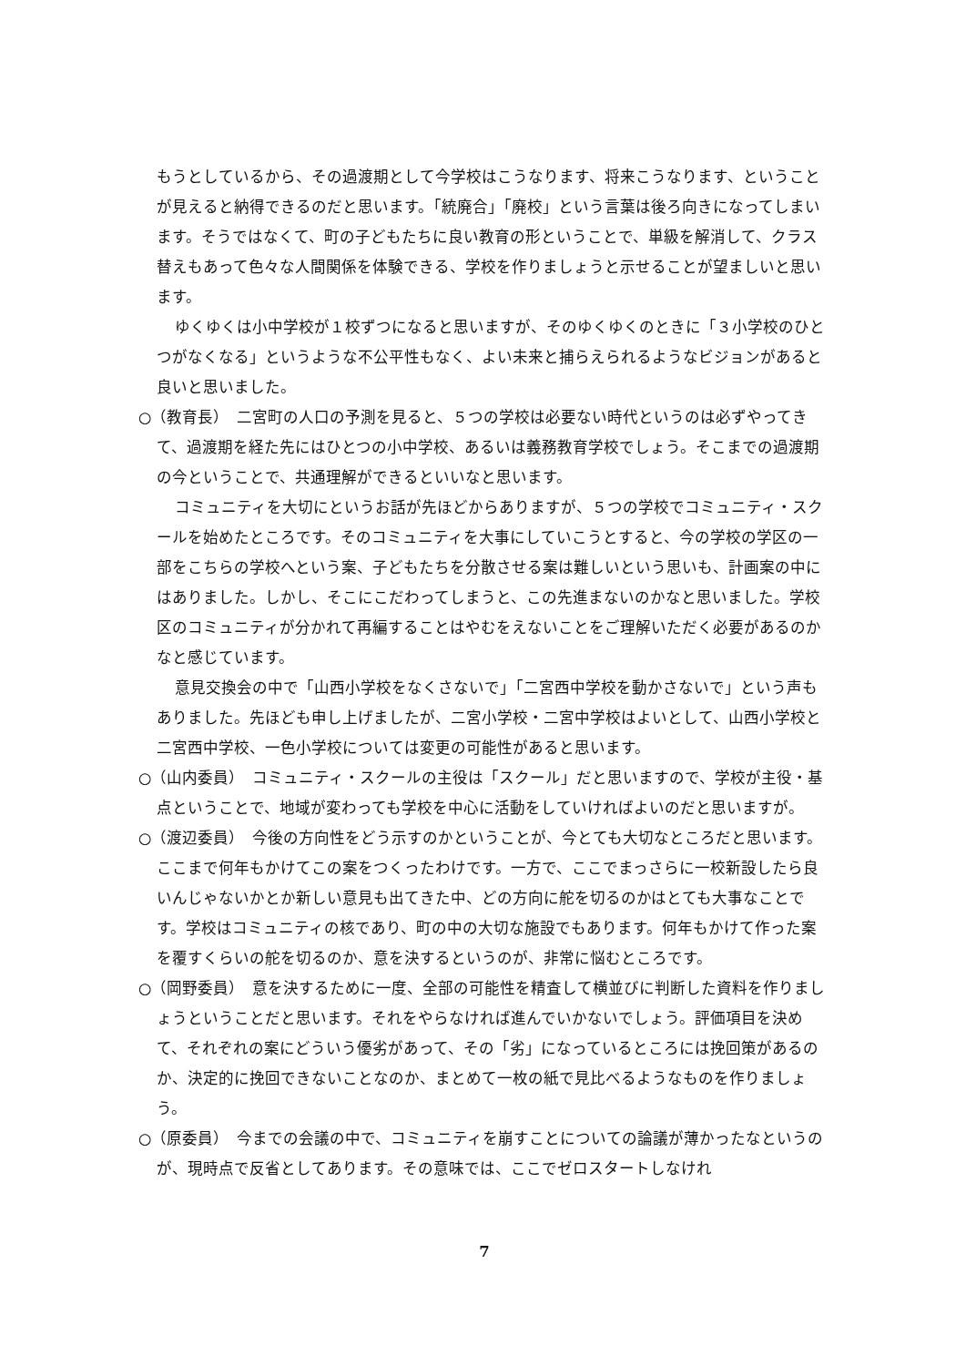もうとしているから、その過渡期として今学校はこうなります、将来こうなります、ということが見えると納得できるのだと思います。「統廃合」「廃校」という言葉は後ろ向きになってしまいます。そうではなくて、町の子どもたちに良い教育の形ということで、単級を解消して、クラス替えもあって色々な人間関係を体験できる、学校を作りましょうと示せることが望ましいと思います。
ゆくゆくは小中学校が１校ずつになると思いますが、そのゆくゆくのときに「３小学校のひとつがなくなる」というような不公平性もなく、よい未来と捕らえられるようなビジョンがあると良いと思いました。
○（教育長）　二宮町の人口の予測を見ると、５つの学校は必要ない時代というのは必ずやってきて、過渡期を経た先にはひとつの小中学校、あるいは義務教育学校でしょう。そこまでの過渡期の今ということで、共通理解ができるといいなと思います。
コミュニティを大切にというお話が先ほどからありますが、５つの学校でコミュニティ・スクールを始めたところです。そのコミュニティを大事にしていこうとすると、今の学校の学区の一部をこちらの学校へという案、子どもたちを分散させる案は難しいという思いも、計画案の中にはありました。しかし、そこにこだわってしまうと、この先進まないのかなと思いました。学校区のコミュニティが分かれて再編することはやむをえないことをご理解いただく必要があるのかなと感じています。
意見交換会の中で「山西小学校をなくさないで」「二宮西中学校を動かさないで」という声もありました。先ほども申し上げましたが、二宮小学校・二宮中学校はよいとして、山西小学校と二宮西中学校、一色小学校については変更の可能性があると思います。
○（山内委員）　コミュニティ・スクールの主役は「スクール」だと思いますので、学校が主役・基点ということで、地域が変わっても学校を中心に活動をしていければよいのだと思いますが。
○（渡辺委員）　今後の方向性をどう示すのかということが、今とても大切なところだと思います。ここまで何年もかけてこの案をつくったわけです。一方で、ここでまっさらに一校新設したら良いんじゃないかとか新しい意見も出てきた中、どの方向に舵を切るのかはとても大事なことです。学校はコミュニティの核であり、町の中の大切な施設でもあります。何年もかけて作った案を覆すくらいの舵を切るのか、意を決するというのが、非常に悩むところです。
○（岡野委員）　意を決するために一度、全部の可能性を精査して横並びに判断した資料を作りましょうということだと思います。それをやらなければ進んでいかないでしょう。評価項目を決めて、それぞれの案にどういう優劣があって、その「劣」になっているところには挽回策があるのか、決定的に挽回できないことなのか、まとめて一枚の紙で見比べるようなものを作りましょう。
○（原委員）　今までの会議の中で、コミュニティを崩すことについての論議が薄かったなというのが、現時点で反省としてあります。その意味では、ここでゼロスタートしなけれ
7